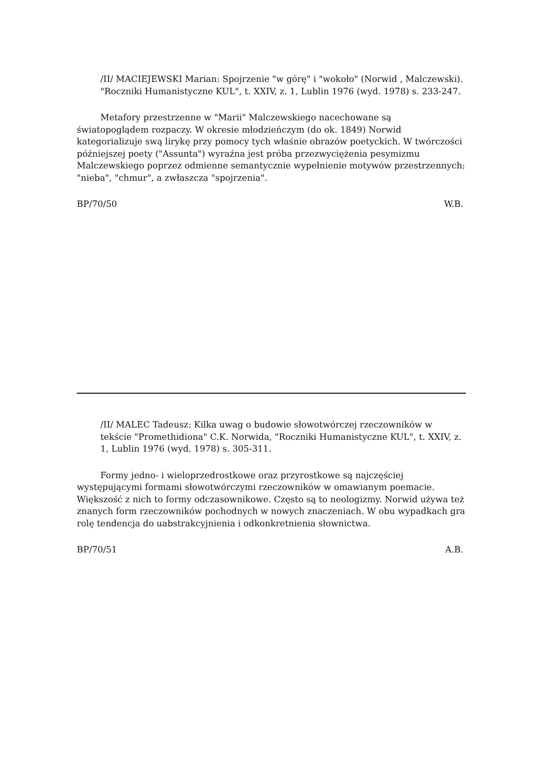/II/ MACIEJEWSKI Marian: Spojrzenie "w górę" i "wokoło" (Norwid , Malczewski). "Roczniki Humanistyczne KUL", t. XXIV, z. 1, Lublin 1976 (wyd. 1978) s. 233-247.
Metafory przestrzenne w "Marii" Malczewskiego nacechowane są światopoglądem rozpaczy. W okresie młodzieńczym (do ok. 1849) Norwid kategorializuje swą lirykę przy pomocy tych właśnie obrazów poetyckich. W twórczości późniejszej poety ("Assunta") wyraźna jest próba przezwyciężenia pesymizmu Malczewskiego poprzez odmienne semantycznie wypełnienie motywów przestrzennych: "nieba", "chmur", a zwłaszcza "spojrzenia".
BP/70/50 W.B.
/II/ MALEC Tadeusz: Kilka uwag o budowie słowotwórczej rzeczowników w tekście "Promethidiona" C.K. Norwida, "Roczniki Humanistyczne KUL", t. XXIV, z. 1, Lublin 1976 (wyd. 1978) s. 305-311.
Formy jedno- i wieloprzedrostkowe oraz przyrostkowe są najczęściej występującymi formami słowotwórczymi rzeczowników w omawianym poemacie. Większość z nich to formy odczasownikowe. Często są to neologizmy. Norwid używa też znanych form rzeczowników pochodnych w nowych znaczeniach. W obu wypadkach gra rolę tendencja do uabstrakcyjnienia i odkonkretnienia słownictwa.
BP/70/51 A.B.